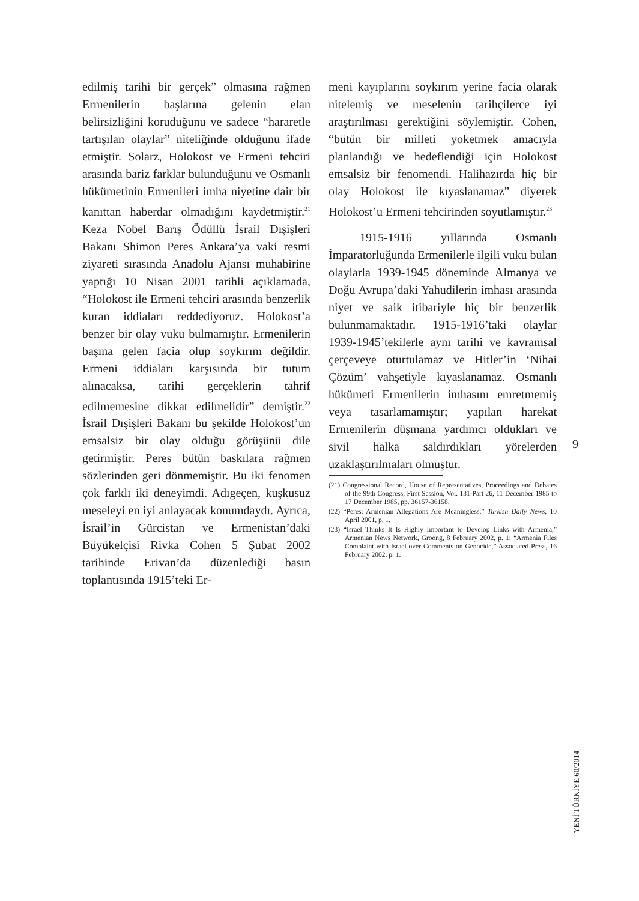edilmiş tarihi bir gerçek” olmasına rağmen Ermenilerin başlarına gelenin elan belirsizliğini koruduğunu ve sadece “hararetle tartışılan olaylar” niteliğinde olduğunu ifade etmiştir. Solarz, Holokost ve Ermeni tehciri arasında bariz farklar bulunduğunu ve Osmanlı hükümetinin Ermenileri imha niyetine dair bir kanıttan haberdar olmadığını kaydetmiştir.<sup>21</sup> Keza Nobel Barış Ödüllü İsrail Dışişleri Bakanı Shimon Peres Ankara’ya vaki resmi ziyareti sırasında Anadolu Ajansı muhabirine yaptığı 10 Nisan 2001 tarihli açıklamada, “Holokost ile Ermeni tehciri arasında benzerlik kuran iddiaları reddediyoruz. Holokost’a benzer bir olay vuku bulmamıştır. Ermenilerin başına gelen facia olup soykırım değildir. Ermeni iddiaları karşısında bir tutum alınacaksa, tarihi gerçeklerin tahrif edilmemesine dikkat edilmelidir” demiştir.<sup>22</sup> İsrail Dışişleri Bakanı bu şekilde Holokost’un emsalsiz bir olay olduğu görüşünü dile getirmiştir. Peres bütün baskılara rağmen sözlerinden geri dönmemiştir. Bu iki fenomen çok farklı iki deneyimdi. Adıgeçen, kuşkusuz meseleyi en iyi anlayacak konumdaydı. Ayrıca, İsrail’in Gürcistan ve Ermenistan’daki Büyükelçisi Rivka Cohen 5 Şubat 2002 tarihinde Erivan’da düzenlediği basın toplantısında 1915’teki Er-
meni kayıplarını soykırım yerine facia olarak nitelemiş ve meselenin tarihçilerce iyi araştırılması gerektiğini söylemiştir. Cohen, “bütün bir milleti yoketmek amacıyla planlandığı ve hedeflendiği için Holokost emsalsiz bir fenomendi. Halihazırda hiç bir olay Holokost ile kıyaslanamaz” diyerek Holokost’u Ermeni tehcirinden soyutlamıştır.<sup>23</sup>
1915-1916 yıllarında Osmanlı İmparatorluğunda Ermenilerle ilgili vuku bulan olaylarla 1939-1945 döneminde Almanya ve Doğu Avrupa’daki Yahudilerin imhası arasında niyet ve saik itibariyle hiç bir benzerlik bulunmamaktadır. 1915-1916’taki olaylar 1939-1945’tekilerle aynı tarihi ve kavramsal çerçeveye oturtulamaz ve Hitler’in ‘Nihai Çözüm’ vahşetiyle kıyaslanamaz. Osmanlı hükümeti Ermenilerin imhasını emretmemiş veya tasarlamamıştır; yapılan harekat Ermenilerin düşmana yardımcı oldukları ve sivil halka saldırdıkları yörelerden uzaklaştırılmaları olmuştur.
(21) Congressional Record, House of Representatives, Proceedings and Debates of the 99th Congress, First Session, Vol. 131-Part 26, 11 December 1985 to 17 December 1985, pp. 36157-36158.
(22) “Peres: Armenian Allegations Are Meaningless,” Turkish Daily News, 10 April 2001, p. 1.
(23) “Israel Thinks It Is Highly Important to Develop Links with Armenia,” Armenian News Network, Groong, 8 February 2002, p. 1; “Armenia Files Complaint with Israel over Comments on Genocide,” Associated Press, 16 February 2002, p. 1.
9
YENİ TÜRKİYE 60/2014